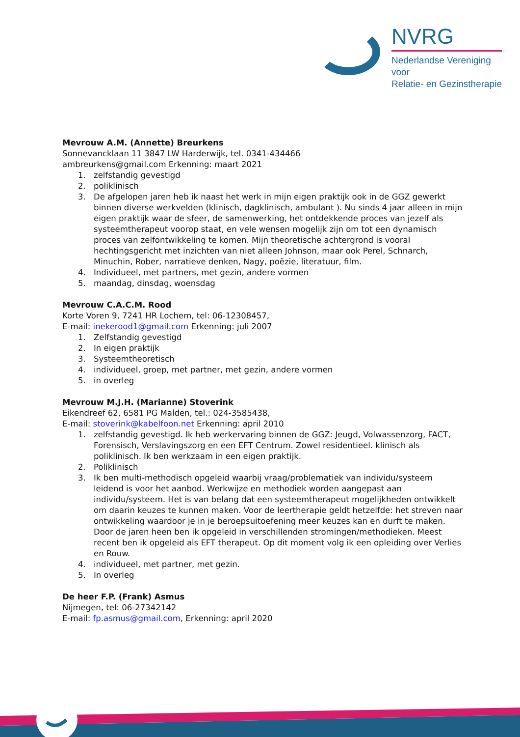NVRG
Nederlandse Vereniging voor
Relatie- en Gezinstherapie
Mevrouw A.M. (Annette) Breurkens
Sonnevanckl​aan 11 3847 LW Harderwijk, tel. 0341-434466
ambreurkens@gmail.com Erkenning: maart 2021
1. zelfstandig gevestigd
2. poliklinisch
3. De afgelopen jaren heb ik naast het werk in mijn eigen praktijk ook in de GGZ gewerkt binnen diverse werkvelden (klinisch, dagklinisch, ambulant ). Nu sinds 4 jaar alleen in mijn eigen praktijk waar de sfeer, de samenwerking, het ontdekkende proces van jezelf als systeemtherapeut voorop staat, en vele wensen mogelijk zijn om tot een dynamisch proces van zelfontwikkeling te komen. Mijn theoretische achtergrond is vooral hechtingsgericht met inzichten van niet alleen Johnson, maar ook Perel, Schnarch, Minuchin, Rober, narratieve denken, Nagy, poëzie, literatuur, film.
4. Individueel, met partners, met gezin, andere vormen
5. maandag, dinsdag, woensdag
Mevrouw C.A.C.M. Rood
Korte Voren 9, 7241 HR Lochem, tel: 06-12308457,
E-mail: inekerood1@gmail.com Erkenning: juli 2007
1. Zelfstandig gevestigd
2. In eigen praktijk
3. Systeemtheoretisch
4. individueel, groep, met partner, met gezin, andere vormen
5. in overleg
Mevrouw M.J.H. (Marianne) Stoverink
Eikendreef 62, 6581 PG Malden, tel.: 024-3585438,
E-mail: stoverink@kabelfoon.net Erkenning: april 2010
1. zelfstandig gevestigd. Ik heb werkervaring binnen de GGZ: Jeugd, Volwassenzorg, FACT, Forensisch, Verslavingszorg en een EFT Centrum. Zowel residentieel. klinisch als poliklinisch. Ik ben werkzaam in een eigen praktijk.
2. Poliklinisch
3. Ik ben multi-methodisch opgeleid waarbij vraag/problematiek van individu/systeem leidend is voor het aanbod. Werkwijze en methodiek worden aangepast aan individu/systeem. Het is van belang dat een systeemtherapeut mogelijkheden ontwikkelt om daarin keuzes te kunnen maken. Voor de leertherapie geldt hetzelfde: het streven naar ontwikkeling waardoor je in je beroepsuitoefening meer keuzes kan en durft te maken. Door de jaren heen ben ik opgeleid in verschillenden stromingen/methodieken. Meest recent ben ik opgeleid als EFT therapeut. Op dit moment volg ik een opleiding over Verlies en Rouw.
4. individueel, met partner, met gezin.
5. In overleg
De heer F.P. (Frank) Asmus
Nijmegen, tel: 06-27342142
E-mail: fp.asmus@gmail.com, Erkenning: april 2020